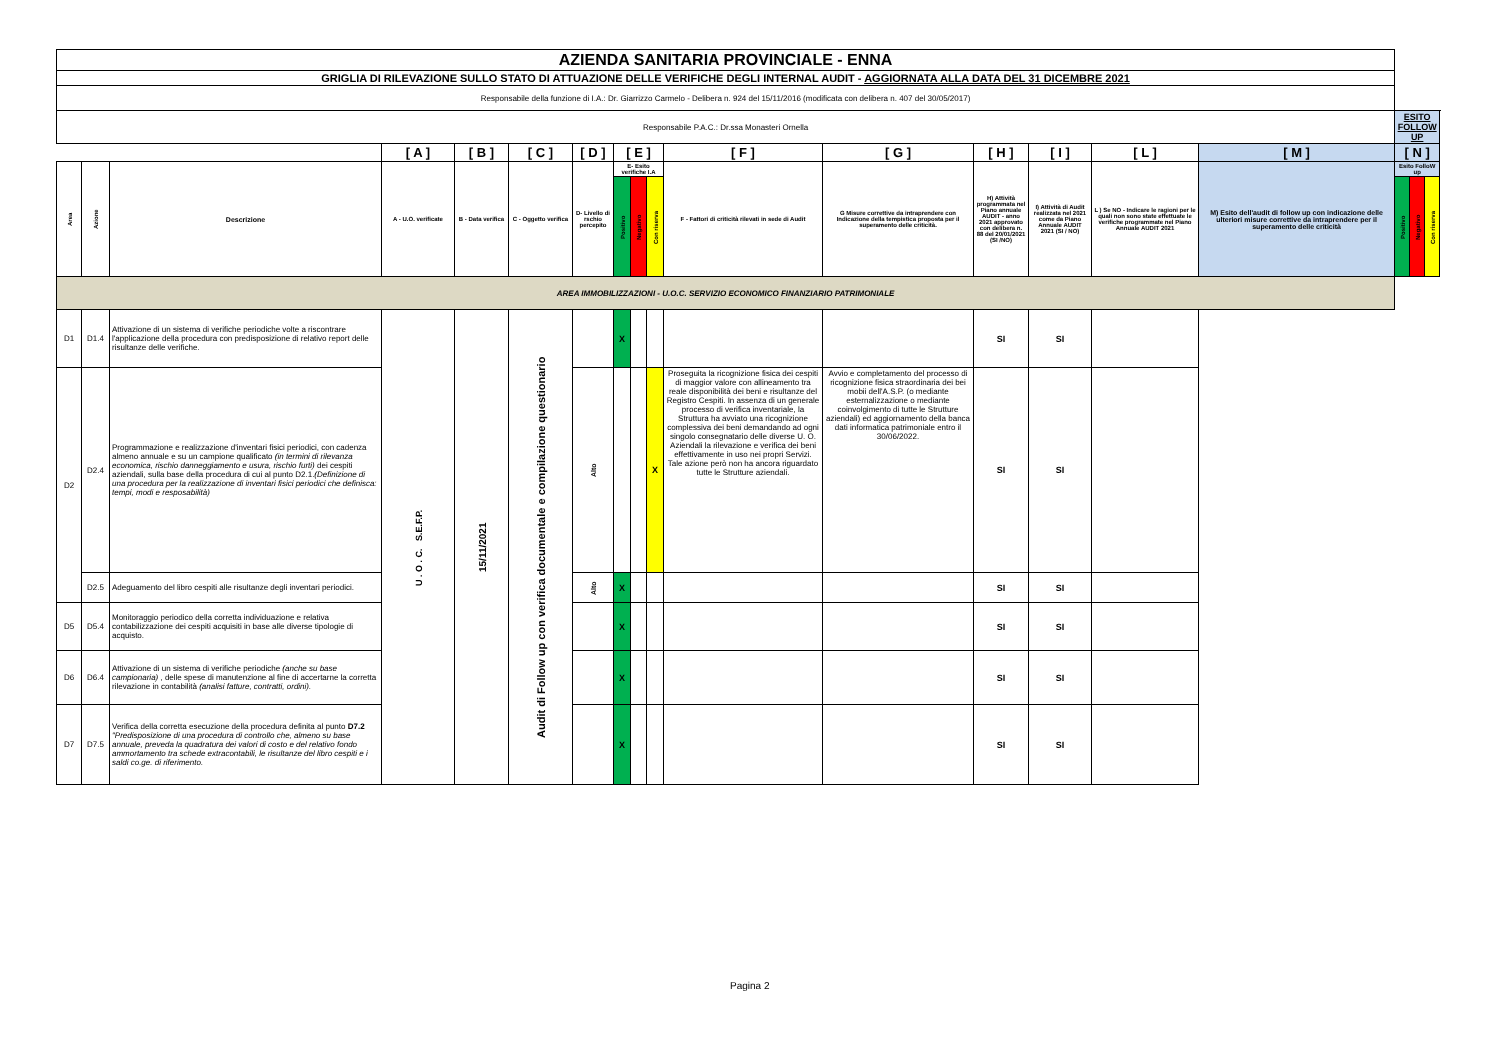| AZIENDA SANITARIA PROVINCIALE - ENNA | | | | | | | | | | | | | | | | | | |
| GRIGLIA DI RILEVAZIONE SULLO STATO DI ATTUAZIONE DELLE VERIFICHE DEGLI INTERNAL AUDIT - AGGIORNATA ALLA DATA DEL 31 DICEMBRE 2021 | | | | | | | | | | | | | | | | | | |
| Responsabile della funzione di I.A.: Dr. Giarrizzo Carmelo - Delibera n. 924 del 15/11/2016 (modificata con delibera n. 407 del 30/05/2017) | | | | | | | | | | | | | | | | | | |
| Responsabile P.A.C.: Dr.ssa Monasteri Ornella | | | | | | | | | | | | | | | | ESITO FOLLOW UP | | |
| | | | [ A ] | [ B ] | [ C ] | [ D ] | [ E ] | | | [ F ] | [ G ] | [ H ] | [ I ] | [ L ] | [ M ] | [ N ] | | |
| Area | Azione | Descrizione | A - U.O. verificate | B - Data verifica | C - Oggetto verifica | D- Livello di rschio percepito | E- Esito verifiche I.A | | | F - Fattori di criticità rilevati in sede di Audit | G Misure correttive da intraprendere con Indicazione della tempistica proposta per il superamento delle criticità. | H) Attività programmata nel Piano annuale AUDIT - anno 2021 approvato con delibera n. 88 del 20/01/2021 (SI /NO) | I) Attività di Audit realizzata nel 2021 come da Piano Annuale AUDIT 2021 (SI / NO) | L ) Se NO - Indicare le ragioni per le quali non sono state effettuate le verifiche programmate nel Piano Annuale AUDIT 2021 | M) Esito dell'audit di follow up con indicazione delle ulteriori misure correttive da intraprendere per il superamento delle criticità | Esito FolloW up | | |
| | | | | | | | Positivo | Negativo | Con riserva | | | | | | | Positivo | Negativo | Con riserva |
| AREA IMMOBILIZZAZIONI - U.O.C. SERVIZIO ECONOMICO FINANZIARIO PATRIMONIALE | | | | | | | | | | | | | | | | | | |
| D1 | D1.4 | Attivazione di un sistema di verifiche periodiche volte a riscontrare l'applicazione della procedura con predisposizione di relativo report delle risultanze delle verifiche. | U . O . C. S.E.F.P. | 15/11/2021 | Audit di Follow up con verifica documentale e compilazione questionario | | X | | | | | SI | SI | | | | | |
| D2 | D2.4 | Programmazione e realizzazione d'inventari fisici periodici, con cadenza almeno annuale e su un campione qualificato (in termini di rilevanza economica, rischio danneggiamento e usura, rischio furti) dei cespiti aziendali, sulla base della procedura di cui al punto D2.1. (Definizione di una procedura per la realizzazione di inventari fisici periodici che definisca: tempi, modi e resposabilità) | | | | Alto | | | X | Proseguita la ricognizione fisica dei cespiti di maggior valore con allineamento tra reale disponibilità dei beni e risultanze del Registro Cespiti. In assenza di un generale processo di verifica inventariale, la Struttura ha avviato una ricognizione complessiva dei beni demandando ad ogni singolo consegnatario delle diverse U. O. Aziendali la rilevazione e verifica dei beni effettivamente in uso nei propri Servizi. Tale azione però non ha ancora riguardato tutte le Strutture aziendali. | Avvio e completamento del processo di ricognizione fisica straordinaria dei bei mobii dell'A.S.P. (o mediante esternalizzazione o mediante coinvolgimento di tutte le Strutture aziendali) ed aggiornamento della banca dati informatica patrimoniale entro il 30/06/2022. | SI | SI | | | | | |
| | D2.5 | Adeguamento del libro cespiti alle risultanze degli inventari periodici. | | | | Alto | X | | | | | SI | SI | | | | | |
| D5 | D5.4 | Monitoraggio periodico della corretta individuazione e relativa contabilizzazione dei cespiti acquisiti in base alle diverse tipologie di acquisto. | | | | | X | | | | | SI | SI | | | | | |
| D6 | D6.4 | Attivazione di un sistema di verifiche periodiche (anche su base campionaria) , delle spese di manutenzione al fine di accertarne la corretta rilevazione in contabilità (analisi fatture, contratti, ordini). | | | | | X | | | | | SI | SI | | | | | |
| D7 | D7.5 | Verifica della corretta esecuzione della procedura definita al punto D7.2 "Predisposizione di una procedura di controllo che, almeno su base annuale, preveda la quadratura dei valori di costo e del relativo fondo ammortamento tra schede extracontabili, le risultanze del libro cespiti e i saldi co.ge. di riferimento. | | | | | X | | | | | SI | SI | | | | | |
Pagina 2